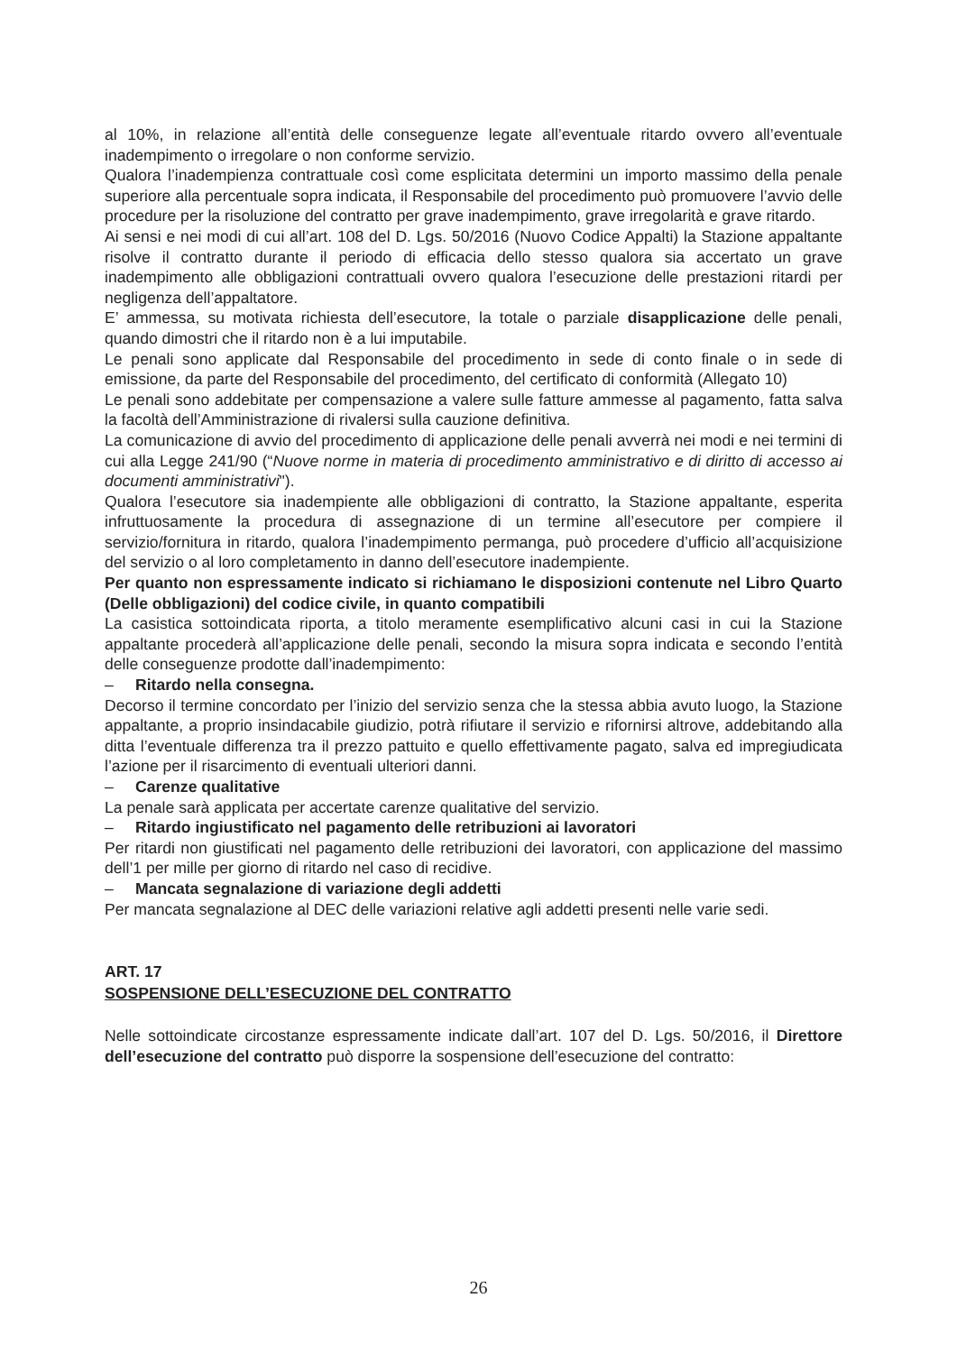al 10%, in relazione all’entità delle conseguenze legate all’eventuale ritardo ovvero all’eventuale inadempimento o irregolare o non conforme servizio.
Qualora l’inadempienza contrattuale così come esplicitata determini un importo massimo della penale superiore alla percentuale sopra indicata, il Responsabile del procedimento può promuovere l’avvio delle procedure per la risoluzione del contratto per grave inadempimento, grave irregolarità e grave ritardo.
Ai sensi e nei modi di cui all’art. 108 del D. Lgs. 50/2016 (Nuovo Codice Appalti) la Stazione appaltante risolve il contratto durante il periodo di efficacia dello stesso qualora sia accertato un grave inadempimento alle obbligazioni contrattuali ovvero qualora l’esecuzione delle prestazioni ritardi per negligenza dell’appaltatore.
E’ ammessa, su motivata richiesta dell’esecutore, la totale o parziale disapplicazione delle penali, quando dimostri che il ritardo non è a lui imputabile.
Le penali sono applicate dal Responsabile del procedimento in sede di conto finale o in sede di emissione, da parte del Responsabile del procedimento, del certificato di conformità (Allegato 10)
Le penali sono addebitate per compensazione a valere sulle fatture ammesse al pagamento, fatta salva la facoltà dell’Amministrazione di rivalersi sulla cauzione definitiva.
La comunicazione di avvio del procedimento di applicazione delle penali avverrà nei modi e nei termini di cui alla Legge 241/90 (“Nuove norme in materia di procedimento amministrativo e di diritto di accesso ai documenti amministrativi").
Qualora l’esecutore sia inadempiente alle obbligazioni di contratto, la Stazione appaltante, esperita infruttuosamente la procedura di assegnazione di un termine all’esecutore per compiere il servizio/fornitura in ritardo, qualora l’inadempimento permanga, può procedere d’ufficio all’acquisizione del servizio o al loro completamento in danno dell’esecutore inadempiente.
Per quanto non espressamente indicato si richiamano le disposizioni contenute nel Libro Quarto (Delle obbligazioni) del codice civile, in quanto compatibili
La casistica sottoindicata riporta, a titolo meramente esemplificativo alcuni casi in cui la Stazione appaltante procederà all’applicazione delle penali, secondo la misura sopra indicata e secondo l’entità delle conseguenze prodotte dall’inadempimento:
– Ritardo nella consegna.
Decorso il termine concordato per l’inizio del servizio senza che la stessa abbia avuto luogo, la Stazione appaltante, a proprio insindacabile giudizio, potrà rifiutare il servizio e rifornirsi altrove, addebitando alla ditta l’eventuale differenza tra il prezzo pattuito e quello effettivamente pagato, salva ed impregiudicata l’azione per il risarcimento di eventuali ulteriori danni.
– Carenze qualitative
La penale sarà applicata per accertate carenze qualitative del servizio.
– Ritardo ingiustificato nel pagamento delle retribuzioni ai lavoratori
Per ritardi non giustificati nel pagamento delle retribuzioni dei lavoratori, con applicazione del massimo dell’1 per mille per giorno di ritardo nel caso di recidive.
– Mancata segnalazione di variazione degli addetti
Per mancata segnalazione al DEC delle variazioni relative agli addetti presenti nelle varie sedi.
ART. 17
SOSPENSIONE DELL’ESECUZIONE DEL CONTRATTO
Nelle sottoindicate circostanze espressamente indicate dall’art. 107 del D. Lgs. 50/2016, il Direttore dell’esecuzione del contratto può disporre la sospensione dell’esecuzione del contratto:
26